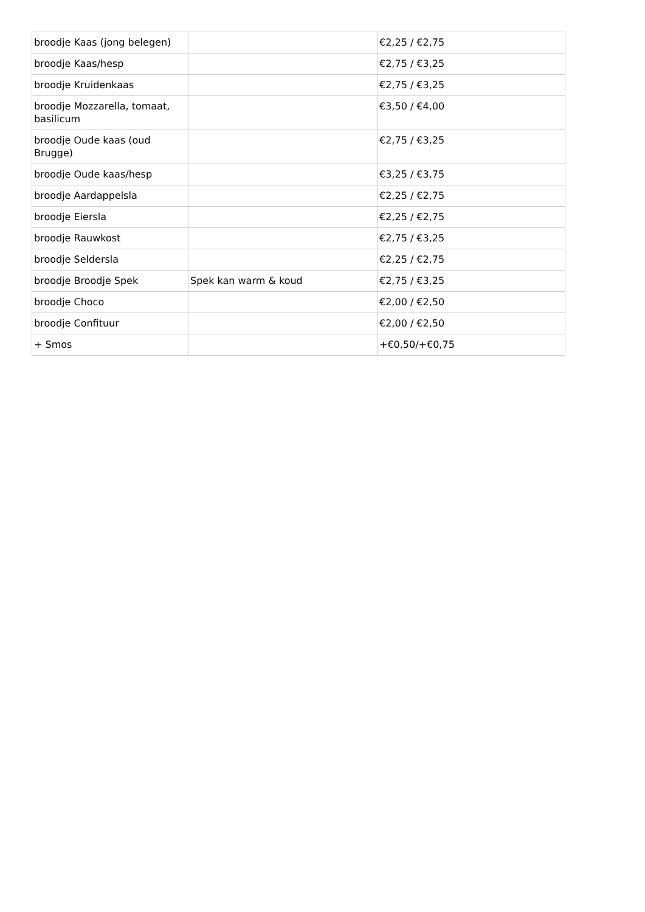| broodje Kaas (jong belegen) | | €2,25 / €2,75 |
| broodje Kaas/hesp | | €2,75 / €3,25 |
| broodje Kruidenkaas | | €2,75 / €3,25 |
| broodje Mozzarella, tomaat, basilicum | | €3,50 / €4,00 |
| broodje Oude kaas (oud Brugge) | | €2,75 / €3,25 |
| broodje Oude kaas/hesp | | €3,25 / €3,75 |
| broodje Aardappelsla | | €2,25 / €2,75 |
| broodje Eiersla | | €2,25 / €2,75 |
| broodje Rauwkost | | €2,75 / €3,25 |
| broodje Seldersla | | €2,25 / €2,75 |
| broodje Broodje Spek | Spek kan warm & koud | €2,75 / €3,25 |
| broodje Choco | | €2,00 / €2,50 |
| broodje Confituur | | €2,00 / €2,50 |
| + Smos | | +€0,50/+€0,75 |